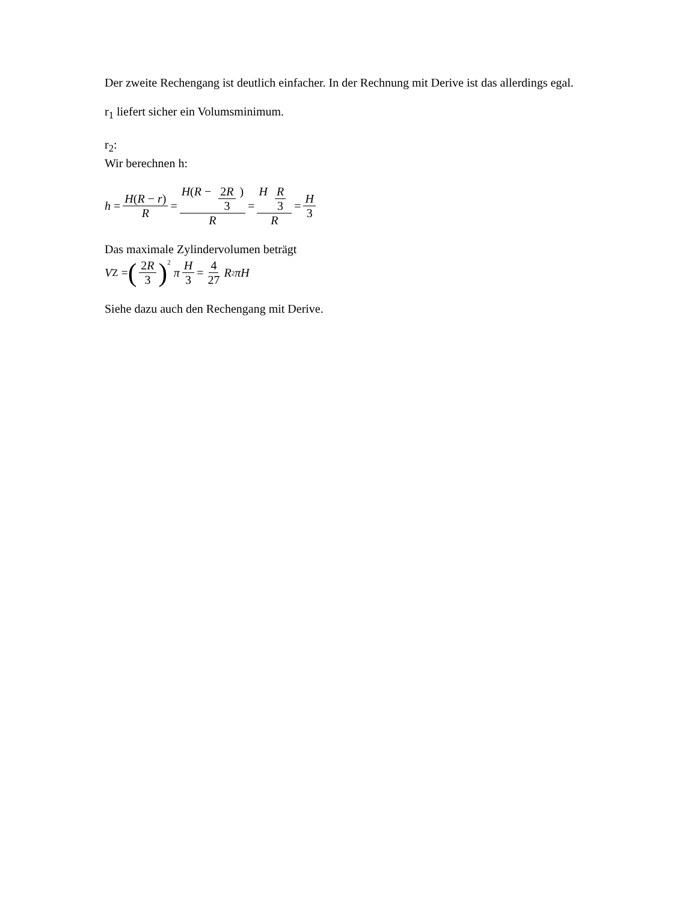Der zweite Rechengang ist deutlich einfacher. In der Rechnung mit Derive ist das allerdings egal.
r<sub>1</sub> liefert sicher ein Volumsminimum.
r<sub>2</sub>:
Wir berechnen h:
h = H(R − r) R = H(R − 2R 3) R = H R 3 R = H 3
Das maximale Zylindervolumen beträgt
V<sub>Z</sub> = (2R 3)<sup>2</sup> π H 3 = 4 27 R<sup>2</sup> πH
Siehe dazu auch den Rechengang mit Derive.